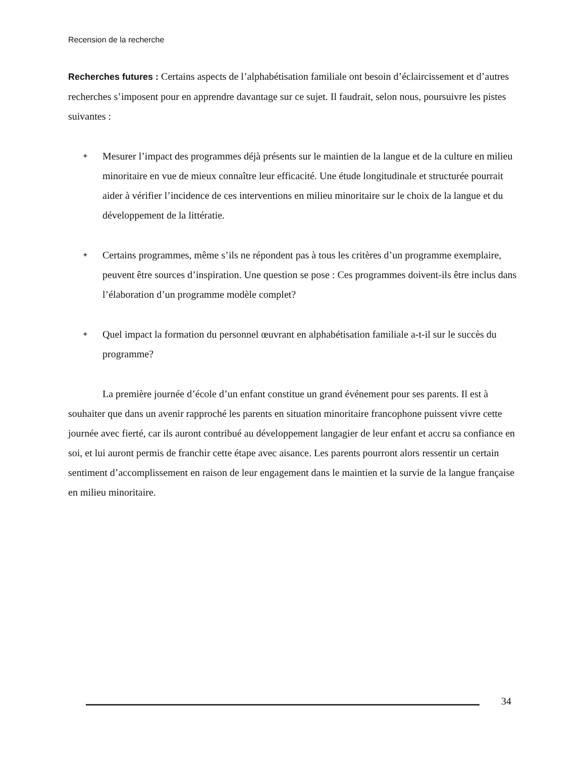Recension de la recherche
Recherches futures : Certains aspects de l’alphabétisation familiale ont besoin d’éclaircissement et d’autres recherches s’imposent pour en apprendre davantage sur ce sujet. Il faudrait, selon nous, poursuivre les pistes suivantes :
✦ Mesurer l’impact des programmes déjà présents sur le maintien de la langue et de la culture en milieu minoritaire en vue de mieux connaître leur efficacité. Une étude longitudinale et structurée pourrait aider à vérifier l’incidence de ces interventions en milieu minoritaire sur le choix de la langue et du développement de la littératie.
✦ Certains programmes, même s’ils ne répondent pas à tous les critères d’un programme exemplaire, peuvent être sources d’inspiration. Une question se pose : Ces programmes doivent-ils être inclus dans l’élaboration d’un programme modèle complet?
✦ Quel impact la formation du personnel œuvrant en alphabétisation familiale a-t-il sur le succès du programme?
La première journée d’école d’un enfant constitue un grand événement pour ses parents. Il est à souhaiter que dans un avenir rapproché les parents en situation minoritaire francophone puissent vivre cette journée avec fierté, car ils auront contribué au développement langagier de leur enfant et accru sa confiance en soi, et lui auront permis de franchir cette étape avec aisance. Les parents pourront alors ressentir un certain sentiment d’accomplissement en raison de leur engagement dans le maintien et la survie de la langue française en milieu minoritaire.
34